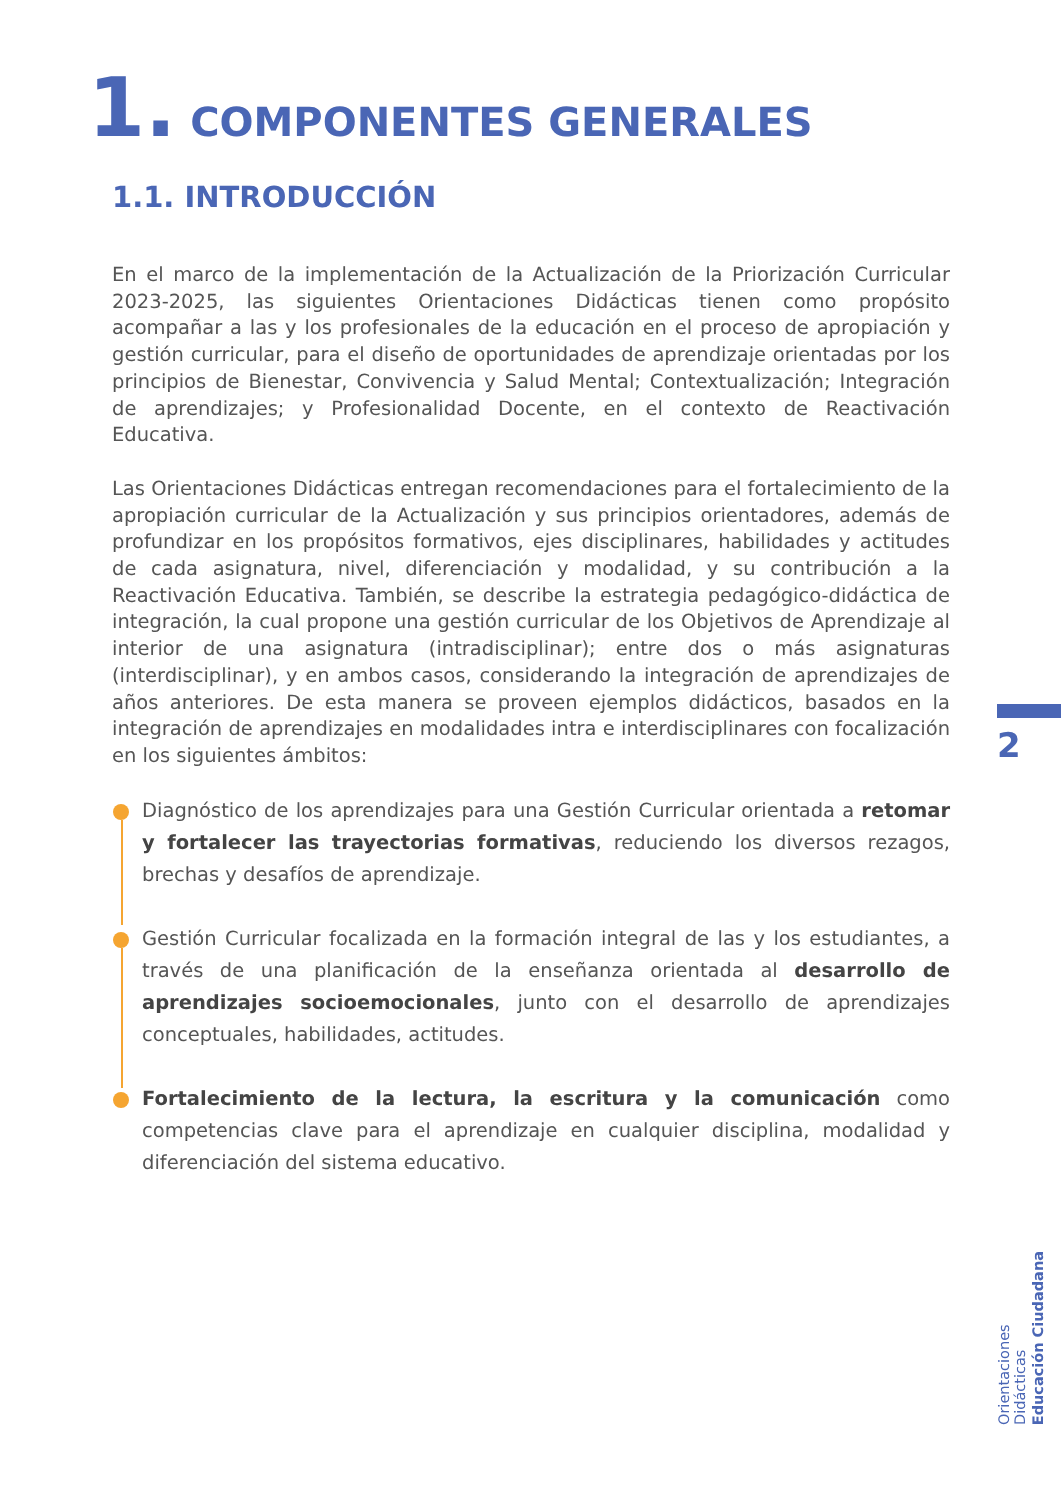1. COMPONENTES GENERALES
1.1. INTRODUCCIÓN
En el marco de la implementación de la Actualización de la Priorización Curricular 2023-2025, las siguientes Orientaciones Didácticas tienen como propósito acompañar a las y los profesionales de la educación en el proceso de apropiación y gestión curricular, para el diseño de oportunidades de aprendizaje orientadas por los principios de Bienestar, Convivencia y Salud Mental; Contextualización; Integración de aprendizajes; y Profesionalidad Docente, en el contexto de Reactivación Educativa.
Las Orientaciones Didácticas entregan recomendaciones para el fortalecimiento de la apropiación curricular de la Actualización y sus principios orientadores, además de profundizar en los propósitos formativos, ejes disciplinares, habilidades y actitudes de cada asignatura, nivel, diferenciación y modalidad, y su contribución a la Reactivación Educativa. También, se describe la estrategia pedagógico-didáctica de integración, la cual propone una gestión curricular de los Objetivos de Aprendizaje al interior de una asignatura (intradisciplinar); entre dos o más asignaturas (interdisciplinar), y en ambos casos, considerando la integración de aprendizajes de años anteriores. De esta manera se proveen ejemplos didácticos, basados en la integración de aprendizajes en modalidades intra e interdisciplinares con focalización en los siguientes ámbitos:
Diagnóstico de los aprendizajes para una Gestión Curricular orientada a retomar y fortalecer las trayectorias formativas, reduciendo los diversos rezagos, brechas y desafíos de aprendizaje.
Gestión Curricular focalizada en la formación integral de las y los estudiantes, a través de una planificación de la enseñanza orientada al desarrollo de aprendizajes socioemocionales, junto con el desarrollo de aprendizajes conceptuales, habilidades, actitudes.
Fortalecimiento de la lectura, la escritura y la comunicación como competencias clave para el aprendizaje en cualquier disciplina, modalidad y diferenciación del sistema educativo.
2
Orientaciones Didácticas
Educación Ciudadana